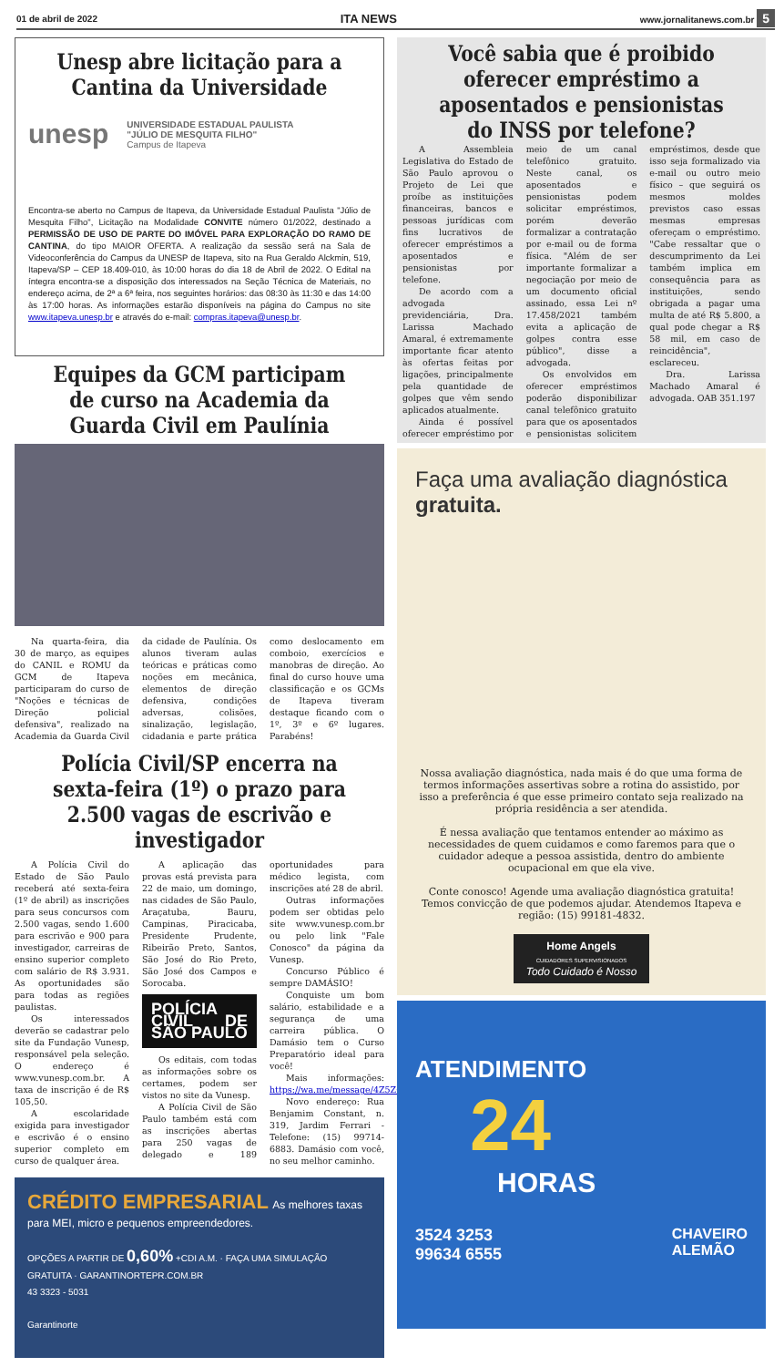01 de abril de 2022 ITA NEWS www.jornalitanews.com.br 5
Unesp abre licitação para a Cantina da Universidade
unesp
UNIVERSIDADE ESTADUAL PAULISTA
"JÚLIO DE MESQUITA FILHO"
Campus de Itapeva
Encontra-se aberto no Campus de Itapeva, da Universidade Estadual Paulista "Júlio de Mesquita Filho", Licitação na Modalidade CONVITE número 01/2022, destinado a PERMISSÃO DE USO DE PARTE DO IMÓVEL PARA EXPLORAÇÃO DO RAMO DE CANTINA, do tipo MAIOR OFERTA. A realização da sessão será na Sala de Videoconferência do Campus da UNESP de Itapeva, sito na Rua Geraldo Alckmin, 519, Itapeva/SP – CEP 18.409-010, às 10:00 horas do dia 18 de Abril de 2022. O Edital na íntegra encontra-se a disposição dos interessados na Seção Técnica de Materiais, no endereço acima, de 2ª a 6ª feira, nos seguintes horários: das 08:30 às 11:30 e das 14:00 às 17:00 horas. As informações estarão disponíveis na página do Campus no site www.itapeva.unesp.br e através do e-mail: compras.itapeva@unesp.br.
Equipes da GCM participam de curso na Academia da Guarda Civil em Paulínia
Na quarta-feira, dia 30 de março, as equipes do CANIL e ROMU da GCM de Itapeva participaram do curso de "Noções e técnicas de Direção policial defensiva", realizado na Academia da Guarda Civil da cidade de Paulínia. Os alunos tiveram aulas teóricas e práticas como noções em mecânica, elementos de direção defensiva, condições adversas, colisões, sinalização, legislação, cidadania e parte prática como deslocamento em comboio, exercícios e manobras de direção. Ao final do curso houve uma classificação e os GCMs de Itapeva tiveram destaque ficando com o 1º, 3º e 6º lugares. Parabéns!
Polícia Civil/SP encerra na sexta-feira (1º) o prazo para 2.500 vagas de escrivão e investigador
A Polícia Civil do Estado de São Paulo receberá até sexta-feira (1º de abril) as inscrições para seus concursos com 2.500 vagas, sendo 1.600 para escrivão e 900 para investigador, carreiras de ensino superior completo com salário de R$ 3.931. As oportunidades são para todas as regiões paulistas.
Os interessados deverão se cadastrar pelo site da Fundação Vunesp, responsável pela seleção. O endereço é www.vunesp.com.br. A taxa de inscrição é de R$ 105,50.
A escolaridade exigida para investigador e escrivão é o ensino superior completo em curso de qualquer área.
A aplicação das provas está prevista para 22 de maio, um domingo, nas cidades de São Paulo, Araçatuba, Bauru, Campinas, Piracicaba, Presidente Prudente, Ribeirão Preto, Santos, São José do Rio Preto, São José dos Campos e Sorocaba.
POLÍCIA CIVIL DE SÃO PAULO
Os editais, com todas as informações sobre os certames, podem ser vistos no site da Vunesp.
A Polícia Civil de São Paulo também está com as inscrições abertas para 250 vagas de delegado e 189 oportunidades para médico legista, com inscrições até 28 de abril.
Outras informações podem ser obtidas pelo site www.vunesp.com.br ou pelo link "Fale Conosco" da página da Vunesp.
Concurso Público é sempre DAMÁSIO!
Conquiste um bom salário, estabilidade e a segurança de uma carreira pública. O Damásio tem o Curso Preparatório ideal para você!
Mais informações: https://wa.me/message/4Z5ZGI4DG5RBA1
Novo endereço: Rua Benjamim Constant, n. 319, Jardim Ferrari - Telefone: (15) 99714-6883. Damásio com você, no seu melhor caminho.
CRÉDITO EMPRESARIAL As melhores taxas para MEI, micro e pequenos empreendedores.
OPÇÕES A PARTIR DE 0,60% +CDI A.M. · FAÇA UMA SIMULAÇÃO GRATUITA · GARANTINORTEPR.COM.BR
43 3323 - 5031
Garantinorte
Você sabia que é proibido oferecer empréstimo a aposentados e pensionistas do INSS por telefone?
A Assembleia Legislativa do Estado de São Paulo aprovou o Projeto de Lei que proíbe as instituições financeiras, bancos e pessoas jurídicas com fins lucrativos de oferecer empréstimos a aposentados e pensionistas por telefone.
De acordo com a advogada previdenciária, Dra. Larissa Machado Amaral, é extremamente importante ficar atento às ofertas feitas por ligações, principalmente pela quantidade de golpes que vêm sendo aplicados atualmente.
Ainda é possível oferecer empréstimo por meio de um canal telefônico gratuito. Neste canal, os aposentados e pensionistas podem solicitar empréstimos, porém deverão formalizar a contratação por e-mail ou de forma física. "Além de ser importante formalizar a negociação por meio de um documento oficial assinado, essa Lei nº 17.458/2021 também evita a aplicação de golpes contra esse público", disse a advogada.
Os envolvidos em oferecer empréstimos poderão disponibilizar canal telefônico gratuito para que os aposentados e pensionistas solicitem empréstimos, desde que isso seja formalizado via e-mail ou outro meio físico – que seguirá os mesmos moldes previstos caso essas mesmas empresas ofereçam o empréstimo. "Cabe ressaltar que o descumprimento da Lei também implica em consequência para as instituições, sendo obrigada a pagar uma multa de até R$ 5.800, a qual pode chegar a R$ 58 mil, em caso de reincidência", esclareceu.
Dra. Larissa Machado Amaral é advogada. OAB 351.197
Faça uma avaliação diagnóstica gratuita.
Nossa avaliação diagnóstica, nada mais é do que uma forma de termos informações assertivas sobre a rotina do assistido, por isso a preferência é que esse primeiro contato seja realizado na própria residência a ser atendida.
É nessa avaliação que tentamos entender ao máximo as necessidades de quem cuidamos e como faremos para que o cuidador adeque a pessoa assistida, dentro do ambiente ocupacional em que ela vive.
Conte conosco! Agende uma avaliação diagnóstica gratuita! Temos convicção de que podemos ajudar. Atendemos Itapeva e região: (15) 99181-4832.
Home Angels
CUIDADORES SUPERVISIONADOS
Todo Cuidado é Nosso
ATENDIMENTO
24
HORAS
3524 3253
99634 6555 CHAVEIRO
ALEMÃO